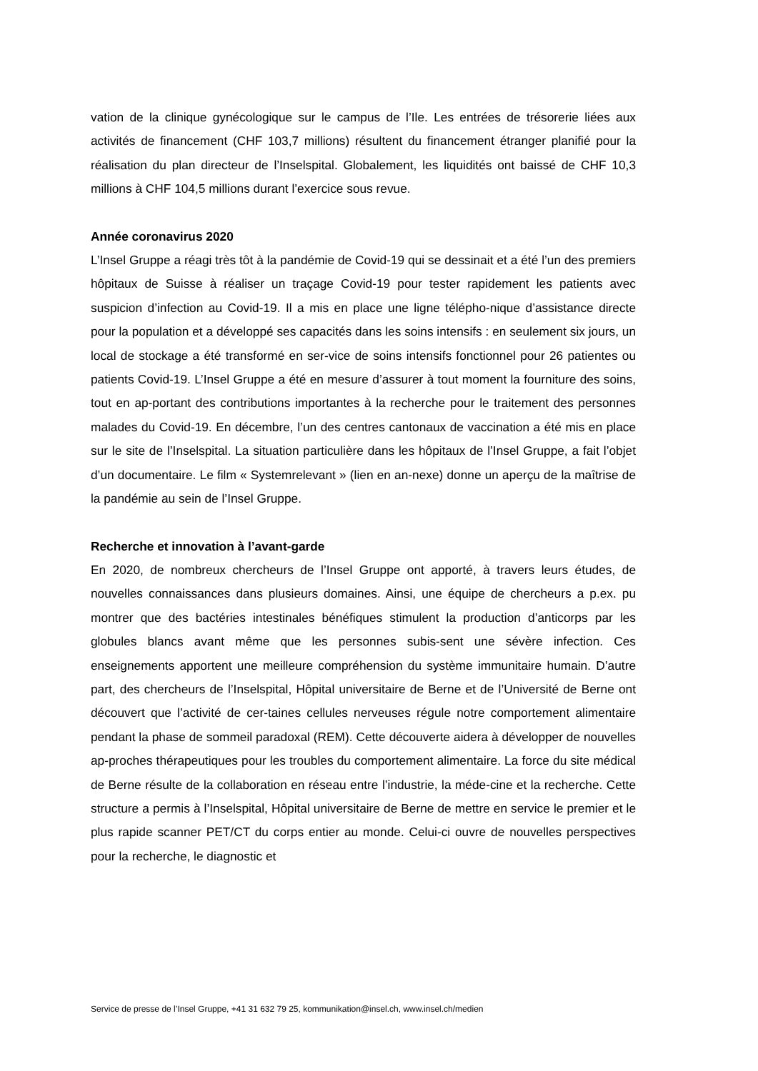vation de la clinique gynécologique sur le campus de l’Ile. Les entrées de trésorerie liées aux activités de financement (CHF 103,7 millions) résultent du financement étranger planifié pour la réalisation du plan directeur de l’Inselspital. Globalement, les liquidités ont baissé de CHF 10,3 millions à CHF 104,5 millions durant l’exercice sous revue.
Année coronavirus 2020
L’Insel Gruppe a réagi très tôt à la pandémie de Covid-19 qui se dessinait et a été l’un des premiers hôpitaux de Suisse à réaliser un traçage Covid-19 pour tester rapidement les patients avec suspicion d’infection au Covid-19. Il a mis en place une ligne télépho-nique d’assistance directe pour la population et a développé ses capacités dans les soins intensifs : en seulement six jours, un local de stockage a été transformé en ser-vice de soins intensifs fonctionnel pour 26 patientes ou patients Covid-19. L’Insel Gruppe a été en mesure d’assurer à tout moment la fourniture des soins, tout en ap-portant des contributions importantes à la recherche pour le traitement des personnes malades du Covid-19. En décembre, l’un des centres cantonaux de vaccination a été mis en place sur le site de l’Inselspital. La situation particulière dans les hôpitaux de l’Insel Gruppe, a fait l’objet d’un documentaire. Le film « Systemrelevant » (lien en an-nexe) donne un aperçu de la maîtrise de la pandémie au sein de l’Insel Gruppe.
Recherche et innovation à l’avant-garde
En 2020, de nombreux chercheurs de l’Insel Gruppe ont apporté, à travers leurs études, de nouvelles connaissances dans plusieurs domaines. Ainsi, une équipe de chercheurs a p.ex. pu montrer que des bactéries intestinales bénéfiques stimulent la production d’anticorps par les globules blancs avant même que les personnes subis-sent une sévère infection. Ces enseignements apportent une meilleure compréhension du système immunitaire humain. D’autre part, des chercheurs de l’Inselspital, Hôpital universitaire de Berne et de l’Université de Berne ont découvert que l’activité de cer-taines cellules nerveuses régule notre comportement alimentaire pendant la phase de sommeil paradoxal (REM). Cette découverte aidera à développer de nouvelles ap-proches thérapeutiques pour les troubles du comportement alimentaire. La force du site médical de Berne résulte de la collaboration en réseau entre l’industrie, la méde-cine et la recherche. Cette structure a permis à l’Inselspital, Hôpital universitaire de Berne de mettre en service le premier et le plus rapide scanner PET/CT du corps entier au monde. Celui-ci ouvre de nouvelles perspectives pour la recherche, le diagnostic et
Service de presse de l’Insel Gruppe, +41 31 632 79 25, kommunikation@insel.ch, www.insel.ch/medien